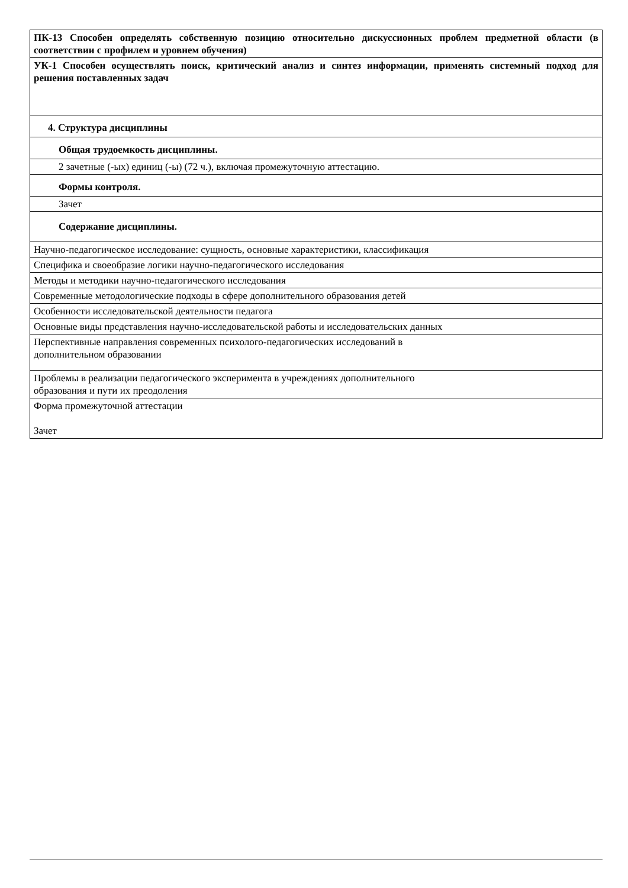| ПК-13 Способен определять собственную позицию относительно дискуссионных проблем предметной области (в соответствии с профилем и уровнем обучения) |
| УК-1 Способен осуществлять поиск, критический анализ и синтез информации, применять системный подход для решения поставленных задач |
| 4. Структура дисциплины |
| Общая трудоемкость дисциплины. |
| 2 зачетные (-ых) единиц (-ы) (72 ч.), включая промежуточную аттестацию. |
| Формы контроля. |
| Зачет |
| Содержание дисциплины. |
| Научно-педагогическое исследование: сущность, основные характеристики, классификация |
| Специфика и своеобразие логики научно-педагогического исследования |
| Методы и методики научно-педагогического исследования |
| Современные методологические подходы в сфере дополнительного образования детей |
| Особенности исследовательской деятельности педагога |
| Основные виды представления научно-исследовательской работы и исследовательских данных |
| Перспективные направления современных психолого-педагогических исследований в дополнительном образовании |
| Проблемы в реализации педагогического эксперимента в учреждениях дополнительного образования и пути их преодоления |
| Форма промежуточной аттестации Зачет |